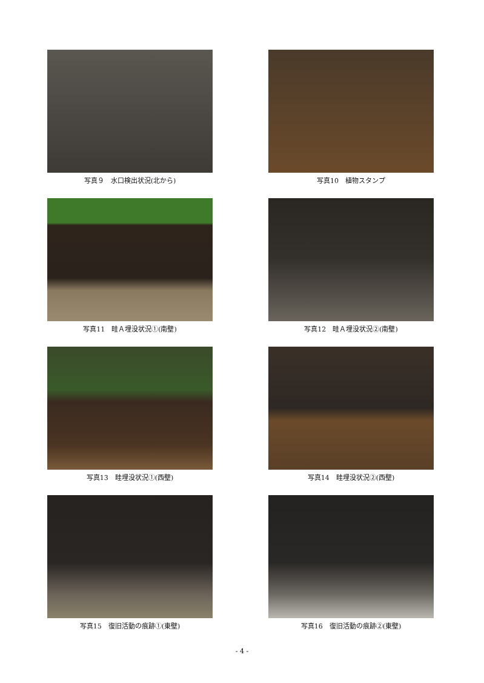写真９　水口検出状況(北から)
写真10　植物スタンプ
写真11　畦Ａ埋没状況①(南壁)
写真12　畦Ａ埋没状況②(南壁)
写真13　畦埋没状況①(西壁)
写真14　畦埋没状況②(西壁)
写真15　復旧活動の痕跡①(東壁)
写真16　復旧活動の痕跡②(東壁)
- 4 -